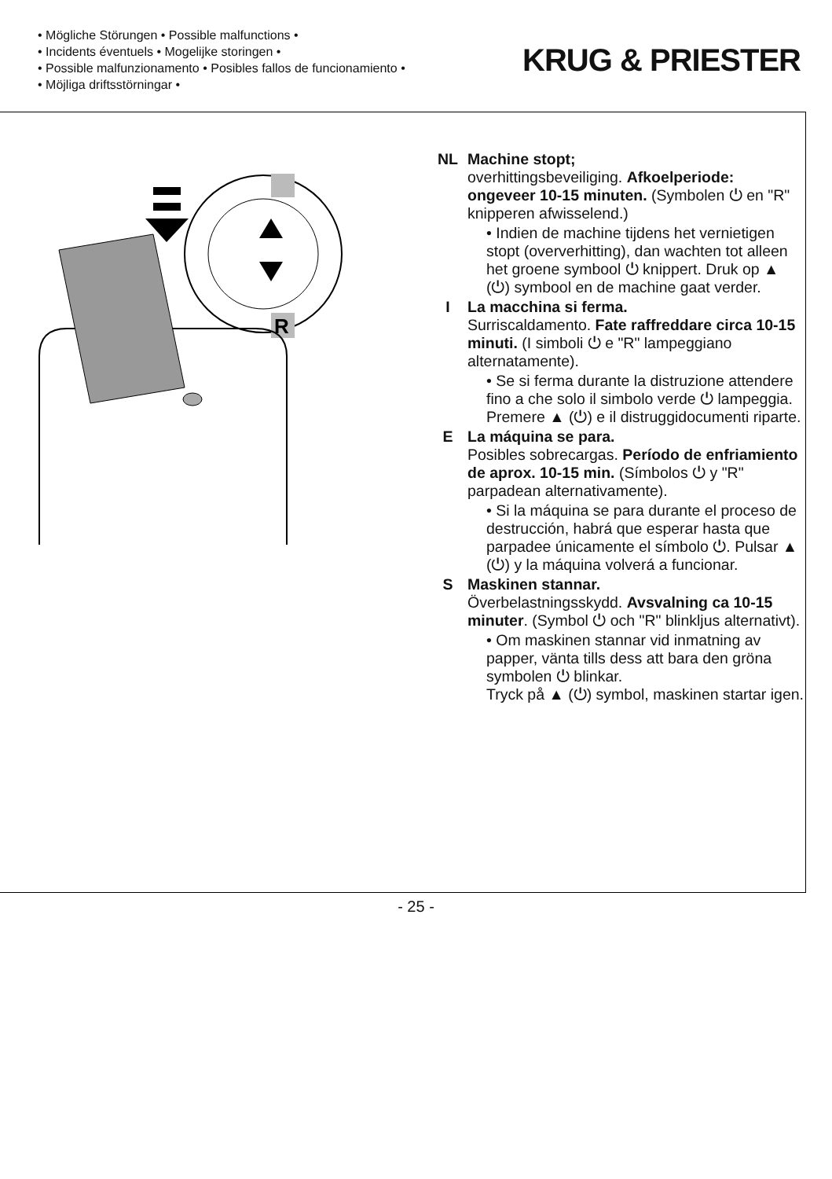• Mögliche Störungen • Possible malfunctions •
• Incidents éventuels • Mogelijke storingen •
• Possible malfunzionamento • Posibles fallos de funcionamiento •
• Möjliga driftsstörningar •
KRUG & PRIESTER
R
NL Machine stopt;
overhittingsbeveiliging. Afkoelperiode: ongeveer 10-15 minuten. (Symbolen ⏻ en "R" knipperen afwisselend.)
• Indien de machine tijdens het vernietigen stopt (oververhitting), dan wachten tot alleen het groene symbool ⏻ knippert. Druk op ▲ (⏻) symbool en de machine gaat verder.
I La macchina si ferma.
Surriscaldamento. Fate raffreddare circa 10-15 minuti. (I simboli ⏻ e "R" lampeggiano alternatamente).
• Se si ferma durante la distruzione attendere fino a che solo il simbolo verde ⏻ lampeggia. Premere ▲ (⏻) e il distruggidocumenti riparte.
E La máquina se para.
Posibles sobrecargas. Período de enfriamiento de aprox. 10-15 min. (Símbolos ⏻ y "R" parpadean alternativamente).
• Si la máquina se para durante el proceso de destrucción, habrá que esperar hasta que parpadee únicamente el símbolo ⏻. Pulsar ▲ (⏻) y la máquina volverá a funcionar.
S Maskinen stannar.
Överbelastningsskydd. Avsvalning ca 10-15 minuter. (Symbol ⏻ och "R" blinkljus alternativt).
• Om maskinen stannar vid inmatning av papper, vänta tills dess att bara den gröna symbolen ⏻ blinkar.
Tryck på ▲ (⏻) symbol, maskinen startar igen.
- 25 -